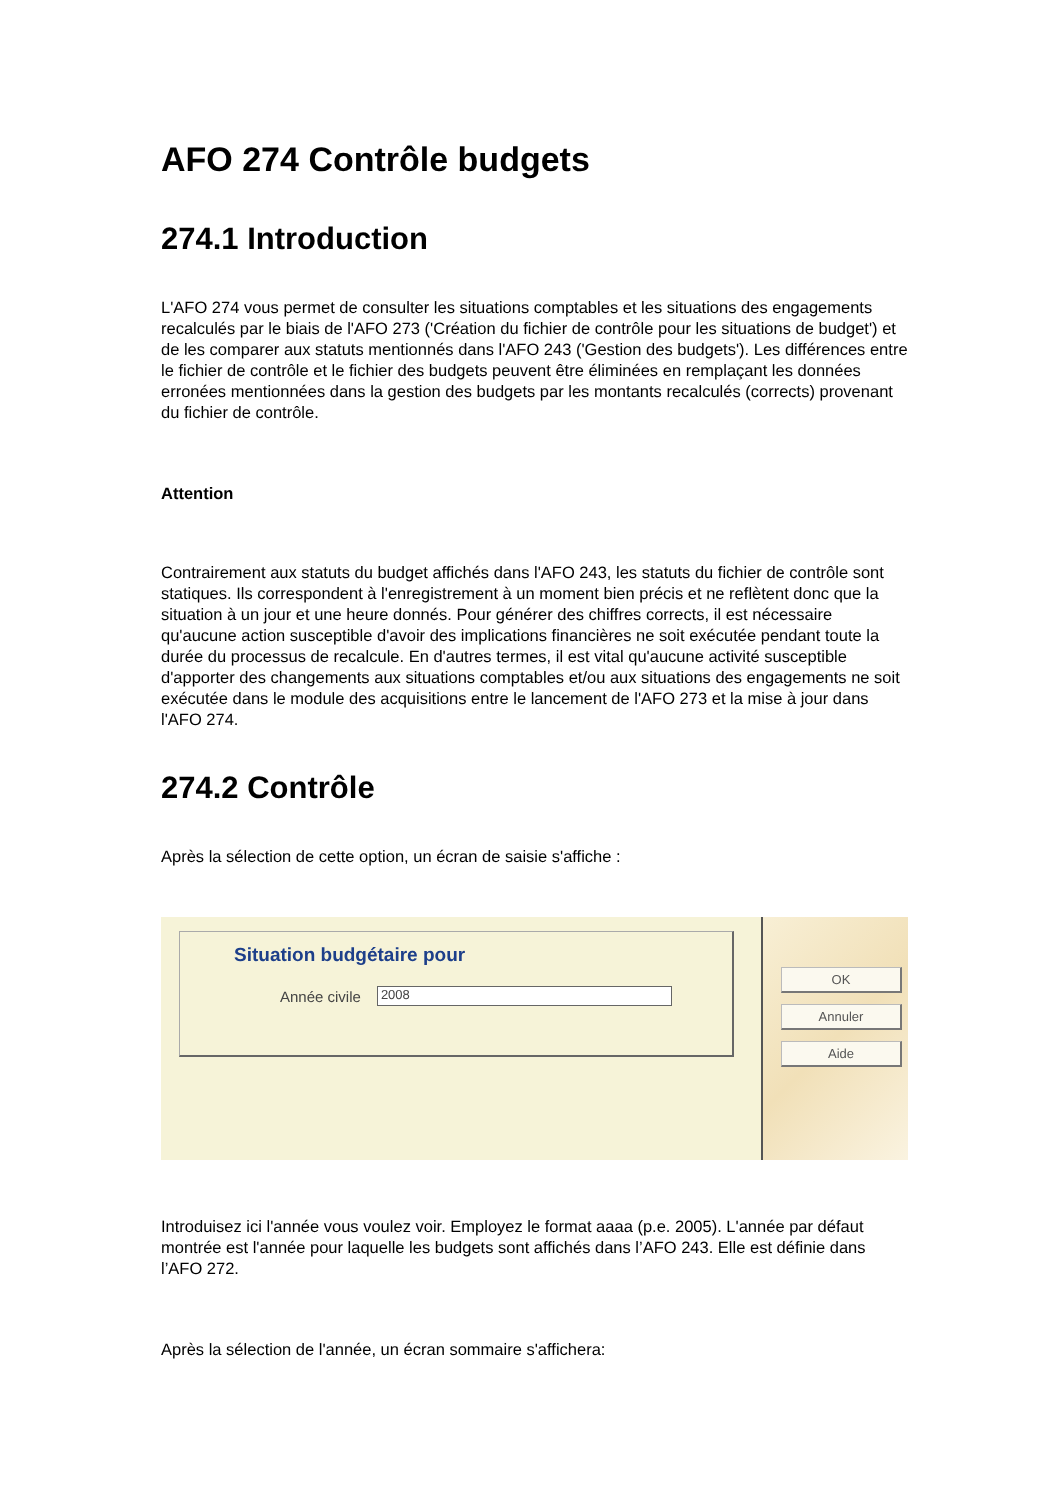AFO 274 Contrôle budgets
274.1 Introduction
L'AFO 274 vous permet de consulter les situations comptables et les situations des engagements recalculés par le biais de l'AFO 273 ('Création du fichier de contrôle pour les situations de budget') et de les comparer aux statuts mentionnés dans l'AFO 243 ('Gestion des budgets'). Les différences entre le fichier de contrôle et le fichier des budgets peuvent être éliminées en remplaçant les données erronées mentionnées dans la gestion des budgets par les montants recalculés (corrects) provenant du fichier de contrôle.
Attention
Contrairement aux statuts du budget affichés dans l'AFO 243, les statuts du fichier de contrôle sont statiques. Ils correspondent à l'enregistrement à un moment bien précis et ne reflètent donc que la situation à un jour et une heure donnés. Pour générer des chiffres corrects, il est nécessaire qu'aucune action susceptible d'avoir des implications financières ne soit exécutée pendant toute la durée du processus de recalcule. En d'autres termes, il est vital qu'aucune activité susceptible d'apporter des changements aux situations comptables et/ou aux situations des engagements ne soit exécutée dans le module des acquisitions entre le lancement de l'AFO 273 et la mise à jour dans l'AFO 274.
274.2 Contrôle
Après la sélection de cette option, un écran de saisie s'affiche :
Situation budgétaire pour
Année civile
2008
OK
Annuler
Aide
Introduisez ici l'année vous voulez voir. Employez le format aaaa (p.e. 2005). L'année par défaut montrée est l'année pour laquelle les budgets sont affichés dans l’AFO 243. Elle est définie dans l’AFO 272.
Après la sélection de l'année, un écran sommaire s'affichera: